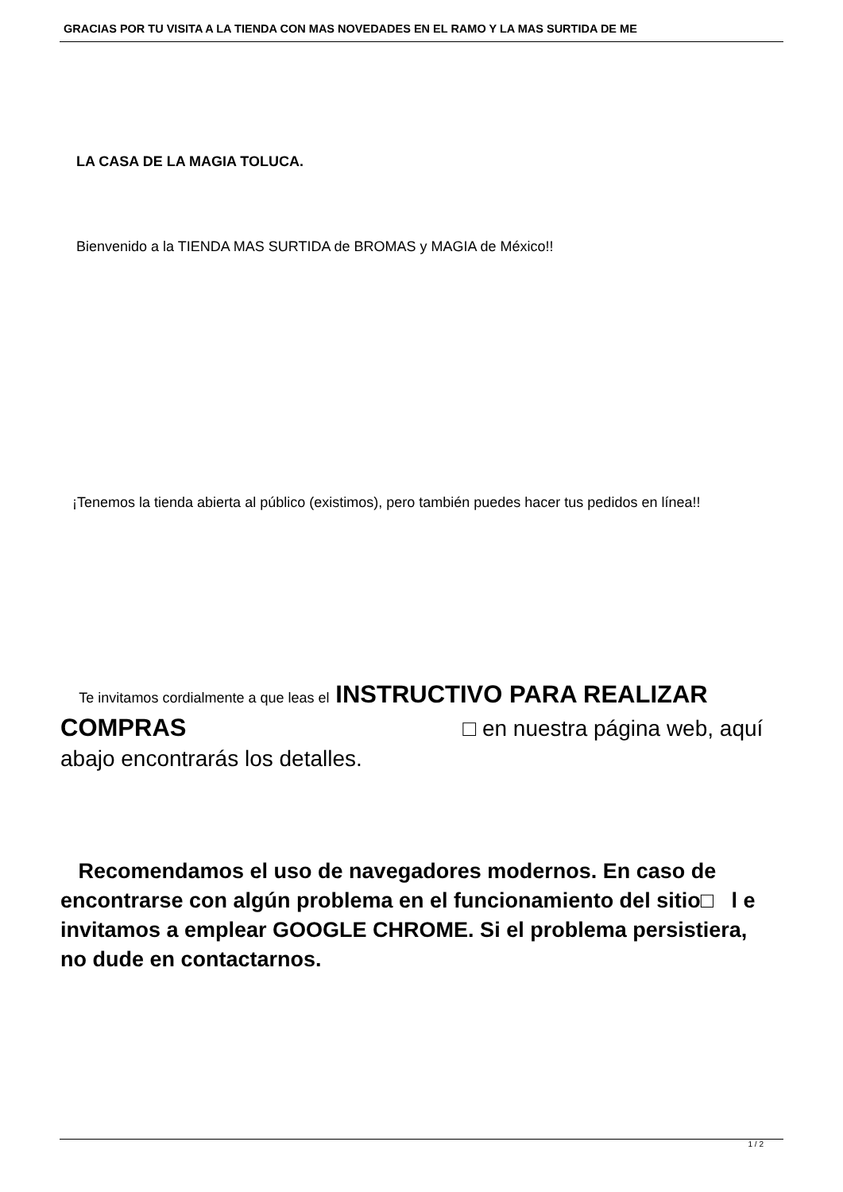GRACIAS POR TU VISITA A LA TIENDA CON MAS NOVEDADES EN EL RAMO Y LA MAS SURTIDA DE ME
LA CASA DE LA MAGIA TOLUCA.
Bienvenido a la TIENDA MAS SURTIDA de BROMAS y MAGIA de México!!
¡Tenemos la tienda abierta al público (existimos), pero también puedes hacer tus pedidos en línea!!
Te invitamos cordialmente a que leas el INSTRUCTIVO PARA REALIZAR COMPRAS □ en nuestra página web, aquí abajo encontrarás los detalles.
Recomendamos el uso de navegadores modernos. En caso de encontrarse con algún problema en el funcionamiento del sitio□ l e invitamos a emplear GOOGLE CHROME. Si el problema persistiera, no dude en contactarnos.
1 / 2